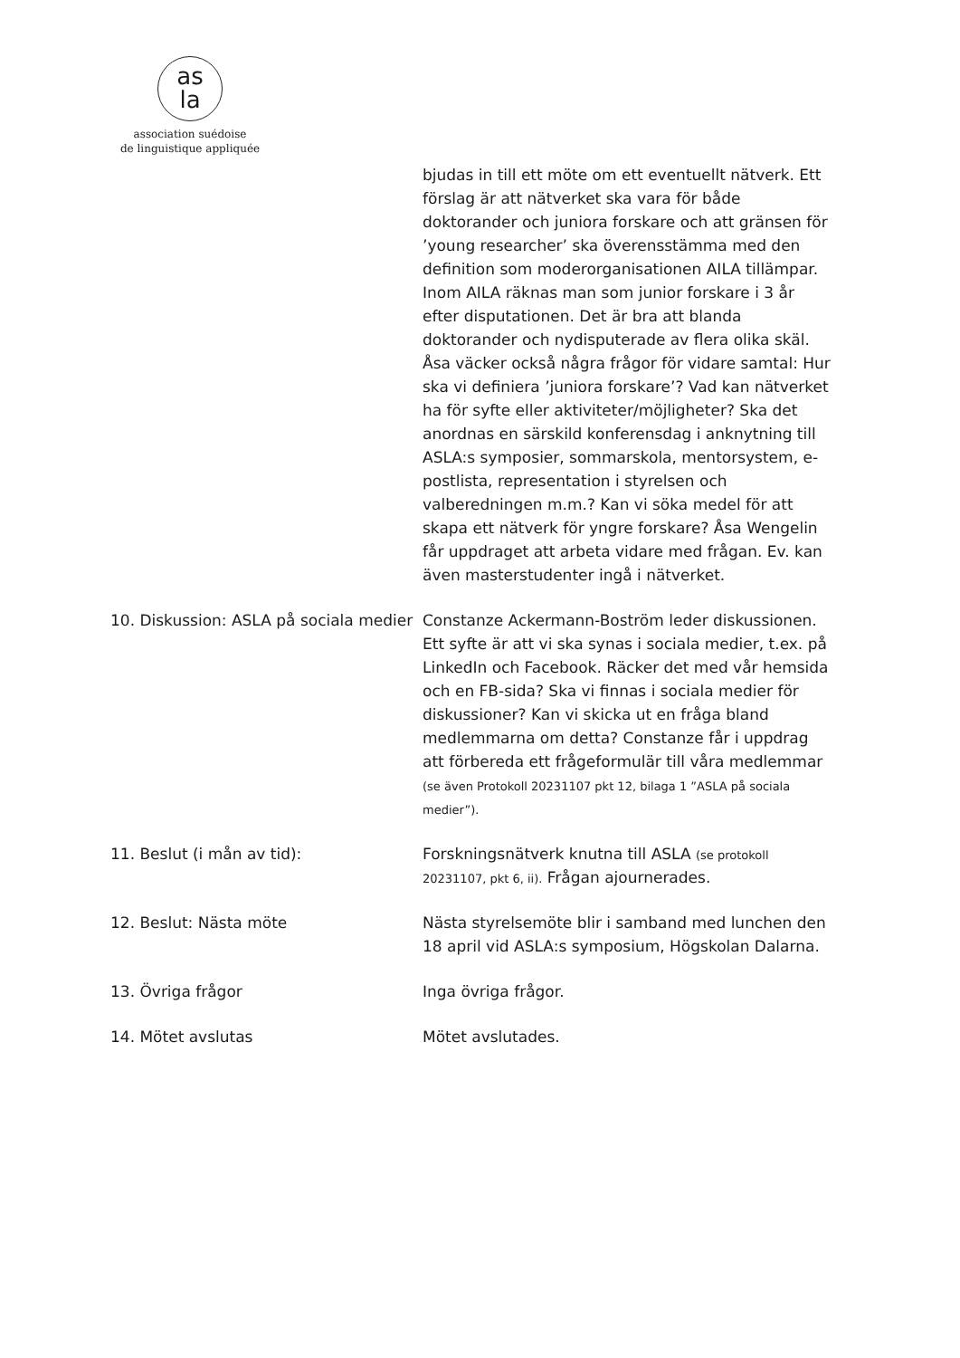as
la
association suédoise
de linguistique appliquée
bjudas in till ett möte om ett eventuellt nätverk. Ett förslag är att nätverket ska vara för både doktorander och juniora forskare och att gränsen för ’young researcher’ ska överensstämma med den definition som moderorganisationen AILA tillämpar. Inom AILA räknas man som junior forskare i 3 år efter disputationen. Det är bra att blanda doktorander och nydisputerade av flera olika skäl. Åsa väcker också några frågor för vidare samtal: Hur ska vi definiera ’juniora forskare’? Vad kan nätverket ha för syfte eller aktiviteter/möjligheter? Ska det anordnas en särskild konferensdag i anknytning till ASLA:s symposier, sommarskola, mentorsystem, e-postlista, representation i styrelsen och valberedningen m.m.? Kan vi söka medel för att skapa ett nätverk för yngre forskare? Åsa Wengelin får uppdraget att arbeta vidare med frågan. Ev. kan även masterstudenter ingå i nätverket.
10. Diskussion: ASLA på sociala medier
Constanze Ackermann-Boström leder diskussionen. Ett syfte är att vi ska synas i sociala medier, t.ex. på LinkedIn och Facebook. Räcker det med vår hemsida och en FB-sida? Ska vi finnas i sociala medier för diskussioner? Kan vi skicka ut en fråga bland medlemmarna om detta? Constanze får i uppdrag att förbereda ett frågeformulär till våra medlemmar (se även Protokoll 20231107 pkt 12, bilaga 1 ”ASLA på sociala medier”).
11. Beslut (i mån av tid): Forskningsnätverk knutna till ASLA (se protokoll 20231107, pkt 6, ii). Frågan ajournerades.
12. Beslut: Nästa möte Nästa styrelsemöte blir i samband med lunchen den 18 april vid ASLA:s symposium, Högskolan Dalarna.
13. Övriga frågor Inga övriga frågor.
14. Mötet avslutas Mötet avslutades.